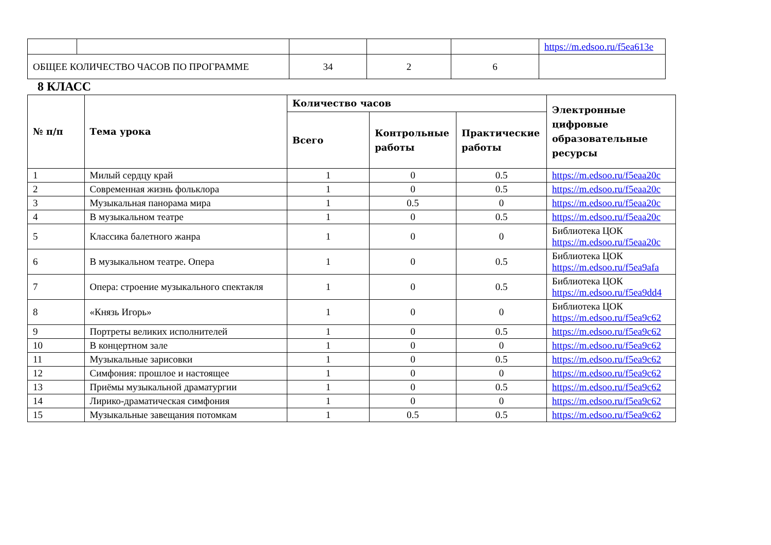| | | | | | https://m.edsoo.ru/f5ea613e |
| ОБЩЕЕ КОЛИЧЕСТВО ЧАСОВ ПО ПРОГРАММЕ | | 34 | 2 | 6 | |
8 КЛАСС
| № п/п | Тема урока | Количество часов | | | Электронные цифровые образовательные ресурсы |
| --- | --- | --- | --- | --- | --- |
| | | Всего | Контрольные работы | Практические работы | |
| 1 | Милый сердцу край | 1 | 0 | 0.5 | https://m.edsoo.ru/f5eaa20c |
| 2 | Современная жизнь фольклора | 1 | 0 | 0.5 | https://m.edsoo.ru/f5eaa20c |
| 3 | Музыкальная панорама мира | 1 | 0.5 | 0 | https://m.edsoo.ru/f5eaa20c |
| 4 | В музыкальном театре | 1 | 0 | 0.5 | https://m.edsoo.ru/f5eaa20c |
| 5 | Классика балетного жанра | 1 | 0 | 0 | Библиотека ЦОК https://m.edsoo.ru/f5eaa20c |
| 6 | В музыкальном театре. Опера | 1 | 0 | 0.5 | Библиотека ЦОК https://m.edsoo.ru/f5ea9afa |
| 7 | Опера: строение музыкального спектакля | 1 | 0 | 0.5 | Библиотека ЦОК https://m.edsoo.ru/f5ea9dd4 |
| 8 | «Князь Игорь» | 1 | 0 | 0 | Библиотека ЦОК https://m.edsoo.ru/f5ea9c62 |
| 9 | Портреты великих исполнителей | 1 | 0 | 0.5 | https://m.edsoo.ru/f5ea9c62 |
| 10 | В концертном зале | 1 | 0 | 0 | https://m.edsoo.ru/f5ea9c62 |
| 11 | Музыкальные зарисовки | 1 | 0 | 0.5 | https://m.edsoo.ru/f5ea9c62 |
| 12 | Симфония: прошлое и настоящее | 1 | 0 | 0 | https://m.edsoo.ru/f5ea9c62 |
| 13 | Приёмы музыкальной драматургии | 1 | 0 | 0.5 | https://m.edsoo.ru/f5ea9c62 |
| 14 | Лирико-драматическая симфония | 1 | 0 | 0 | https://m.edsoo.ru/f5ea9c62 |
| 15 | Музыкальные завещания потомкам | 1 | 0.5 | 0.5 | https://m.edsoo.ru/f5ea9c62 |